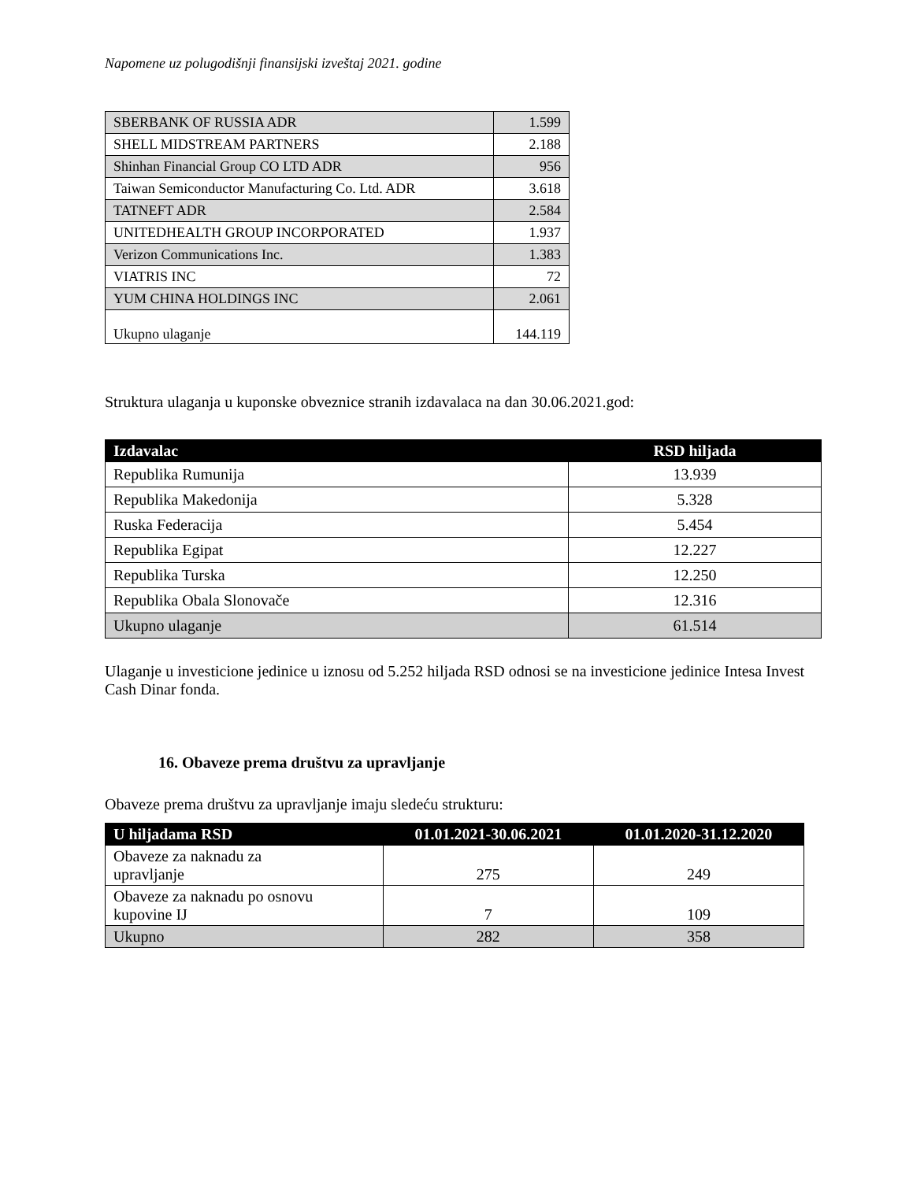Napomene uz polugodišnji finansijski izveštaj 2021. godine
| SBERBANK OF RUSSIA ADR | 1.599 |
| SHELL MIDSTREAM PARTNERS | 2.188 |
| Shinhan Financial Group CO LTD ADR | 956 |
| Taiwan Semiconductor Manufacturing Co. Ltd. ADR | 3.618 |
| TATNEFT ADR | 2.584 |
| UNITEDHEALTH GROUP INCORPORATED | 1.937 |
| Verizon Communications Inc. | 1.383 |
| VIATRIS INC | 72 |
| YUM CHINA HOLDINGS INC | 2.061 |
| Ukupno ulaganje | 144.119 |
Struktura ulaganja u kuponske obveznice stranih izdavalaca na dan 30.06.2021.god:
| Izdavalac | RSD hiljada |
| --- | --- |
| Republika Rumunija | 13.939 |
| Republika Makedonija | 5.328 |
| Ruska Federacija | 5.454 |
| Republika Egipat | 12.227 |
| Republika Turska | 12.250 |
| Republika Obala Slonovače | 12.316 |
| Ukupno ulaganje | 61.514 |
Ulaganje u investicione jedinice u iznosu od 5.252 hiljada RSD odnosi se na investicione jedinice Intesa Invest Cash Dinar fonda.
16. Obaveze prema društvu za upravljanje
Obaveze prema društvu za upravljanje imaju sledeću strukturu:
| U hiljadama RSD | 01.01.2021-30.06.2021 | 01.01.2020-31.12.2020 |
| --- | --- | --- |
| Obaveze za naknadu za upravljanje | 275 | 249 |
| Obaveze za naknadu po osnovu kupovine IJ | 7 | 109 |
| Ukupno | 282 | 358 |